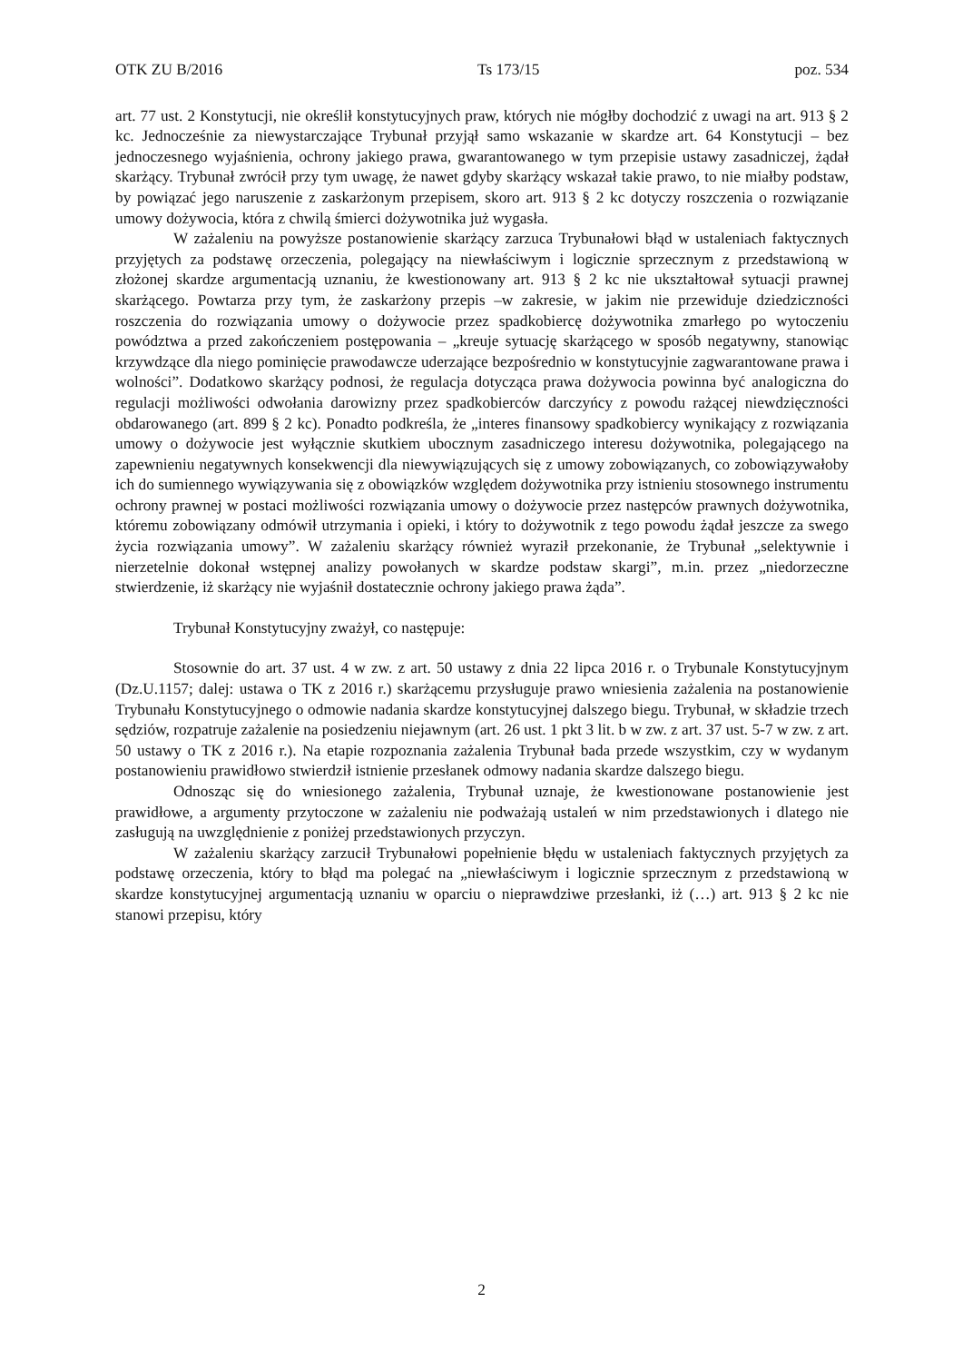OTK ZU B/2016 Ts 173/15 poz. 534
art. 77 ust. 2 Konstytucji, nie określił konstytucyjnych praw, których nie mógłby dochodzić z uwagi na art. 913 § 2 kc. Jednocześnie za niewystarczające Trybunał przyjął samo wskazanie w skardze art. 64 Konstytucji – bez jednoczesnego wyjaśnienia, ochrony jakiego prawa, gwarantowanego w tym przepisie ustawy zasadniczej, żądał skarżący. Trybunał zwrócił przy tym uwagę, że nawet gdyby skarżący wskazał takie prawo, to nie miałby podstaw, by powiązać jego naruszenie z zaskarżonym przepisem, skoro art. 913 § 2 kc dotyczy roszczenia o rozwiązanie umowy dożywocia, która z chwilą śmierci dożywotnika już wygasła.
W zażaleniu na powyższe postanowienie skarżący zarzuca Trybunałowi błąd w ustaleniach faktycznych przyjętych za podstawę orzeczenia, polegający na niewłaściwym i logicznie sprzecznym z przedstawioną w złożonej skardze argumentacją uznaniu, że kwestionowany art. 913 § 2 kc nie ukształtował sytuacji prawnej skarżącego. Powtarza przy tym, że zaskarżony przepis –w zakresie, w jakim nie przewiduje dziedziczności roszczenia do rozwiązania umowy o dożywocie przez spadkobiercę dożywotnika zmarłego po wytoczeniu powództwa a przed zakończeniem postępowania – „kreuje sytuację skarżącego w sposób negatywny, stanowiąc krzywdzące dla niego pominięcie prawodawcze uderzające bezpośrednio w konstytucyjnie zagwarantowane prawa i wolności”. Dodatkowo skarżący podnosi, że regulacja dotycząca prawa dożywocia powinna być analogiczna do regulacji możliwości odwołania darowizny przez spadkobierców darczyńcy z powodu rażącej niewdzięczności obdarowanego (art. 899 § 2 kc). Ponadto podkreśla, że „interes finansowy spadkobiercy wynikający z rozwiązania umowy o dożywocie jest wyłącznie skutkiem ubocznym zasadniczego interesu dożywotnika, polegającego na zapewnieniu negatywnych konsekwencji dla niewywiązujących się z umowy zobowiązanych, co zobowiązywałoby ich do sumiennego wywiązywania się z obowiązków względem dożywotnika przy istnieniu stosownego instrumentu ochrony prawnej w postaci możliwości rozwiązania umowy o dożywocie przez następców prawnych dożywotnika, któremu zobowiązany odmówił utrzymania i opieki, i który to dożywotnik z tego powodu żądał jeszcze za swego życia rozwiązania umowy”. W zażaleniu skarżący również wyraził przekonanie, że Trybunał „selektywnie i nierzetelnie dokonał wstępnej analizy powołanych w skardze podstaw skargi”, m.in. przez „niedorzeczne stwierdzenie, iż skarżący nie wyjaśnił dostatecznie ochrony jakiego prawa żąda”.
Trybunał Konstytucyjny zważył, co następuje:
Stosownie do art. 37 ust. 4 w zw. z art. 50 ustawy z dnia 22 lipca 2016 r. o Trybunale Konstytucyjnym (Dz.U.1157; dalej: ustawa o TK z 2016 r.) skarżącemu przysługuje prawo wniesienia zażalenia na postanowienie Trybunału Konstytucyjnego o odmowie nadania skardze konstytucyjnej dalszego biegu. Trybunał, w składzie trzech sędziów, rozpatruje zażalenie na posiedzeniu niejawnym (art. 26 ust. 1 pkt 3 lit. b w zw. z art. 37 ust. 5-7 w zw. z art. 50 ustawy o TK z 2016 r.). Na etapie rozpoznania zażalenia Trybunał bada przede wszystkim, czy w wydanym postanowieniu prawidłowo stwierdził istnienie przesłanek odmowy nadania skardze dalszego biegu.
Odnosząc się do wniesionego zażalenia, Trybunał uznaje, że kwestionowane postanowienie jest prawidłowe, a argumenty przytoczone w zażaleniu nie podważają ustaleń w nim przedstawionych i dlatego nie zasługują na uwzględnienie z poniżej przedstawionych przyczyn.
W zażaleniu skarżący zarzucił Trybunałowi popełnienie błędu w ustaleniach faktycznych przyjętych za podstawę orzeczenia, który to błąd ma polegać na „niewłaściwym i logicznie sprzecznym z przedstawioną w skardze konstytucyjnej argumentacją uznaniu w oparciu o nieprawdziwe przesłanki, iż (…) art. 913 § 2 kc nie stanowi przepisu, który
2